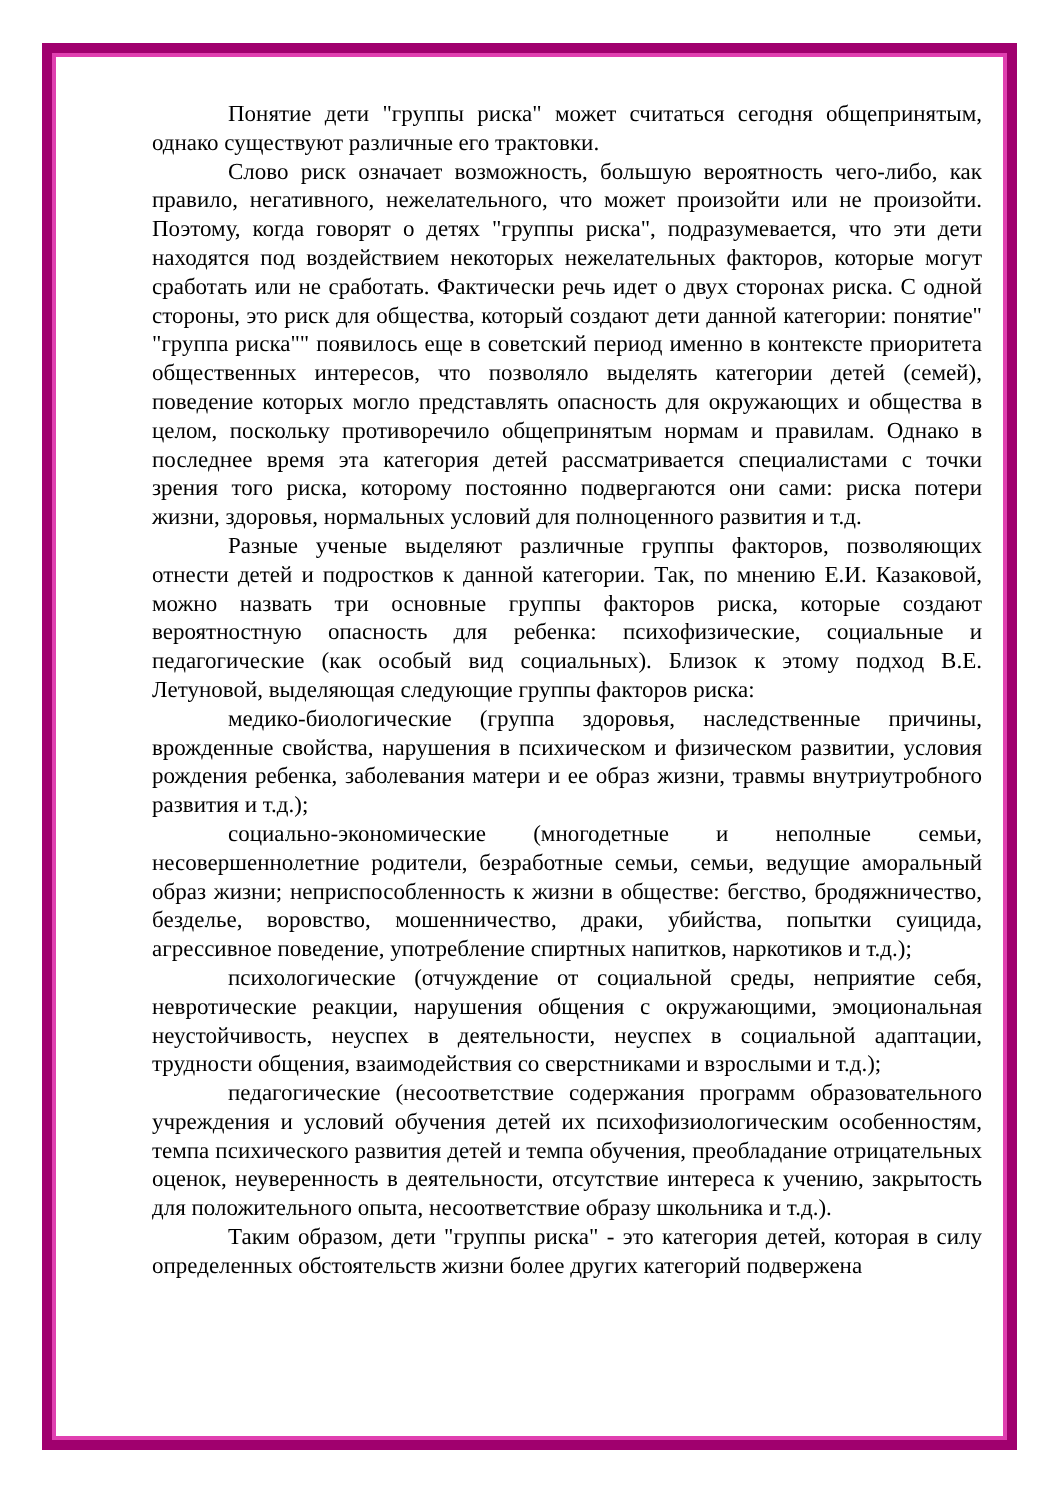Понятие дети "группы риска" может считаться сегодня общепринятым, однако существуют различные его трактовки.
Слово риск означает возможность, большую вероятность чего-либо, как правило, негативного, нежелательного, что может произойти или не произойти. Поэтому, когда говорят о детях "группы риска", подразумевается, что эти дети находятся под воздействием некоторых нежелательных факторов, которые могут сработать или не сработать. Фактически речь идет о двух сторонах риска. С одной стороны, это риск для общества, который создают дети данной категории: понятие" "группа риска"" появилось еще в советский период именно в контексте приоритета общественных интересов, что позволяло выделять категории детей (семей), поведение которых могло представлять опасность для окружающих и общества в целом, поскольку противоречило общепринятым нормам и правилам. Однако в последнее время эта категория детей рассматривается специалистами с точки зрения того риска, которому постоянно подвергаются они сами: риска потери жизни, здоровья, нормальных условий для полноценного развития и т.д.
Разные ученые выделяют различные группы факторов, позволяющих отнести детей и подростков к данной категории. Так, по мнению Е.И. Казаковой, можно назвать три основные группы факторов риска, которые создают вероятностную опасность для ребенка: психофизические, социальные и педагогические (как особый вид социальных). Близок к этому подход В.Е. Летуновой, выделяющая следующие группы факторов риска:
медико-биологические (группа здоровья, наследственные причины, врожденные свойства, нарушения в психическом и физическом развитии, условия рождения ребенка, заболевания матери и ее образ жизни, травмы внутриутробного развития и т.д.);
социально-экономические (многодетные и неполные семьи, несовершеннолетние родители, безработные семьи, семьи, ведущие аморальный образ жизни; неприспособленность к жизни в обществе: бегство, бродяжничество, безделье, воровство, мошенничество, драки, убийства, попытки суицида, агрессивное поведение, употребление спиртных напитков, наркотиков и т.д.);
психологические (отчуждение от социальной среды, неприятие себя, невротические реакции, нарушения общения с окружающими, эмоциональная неустойчивость, неуспех в деятельности, неуспех в социальной адаптации, трудности общения, взаимодействия со сверстниками и взрослыми и т.д.);
педагогические (несоответствие содержания программ образовательного учреждения и условий обучения детей их психофизиологическим особенностям, темпа психического развития детей и темпа обучения, преобладание отрицательных оценок, неуверенность в деятельности, отсутствие интереса к учению, закрытость для положительного опыта, несоответствие образу школьника и т.д.).
Таким образом, дети "группы риска" - это категория детей, которая в силу определенных обстоятельств жизни более других категорий подвержена